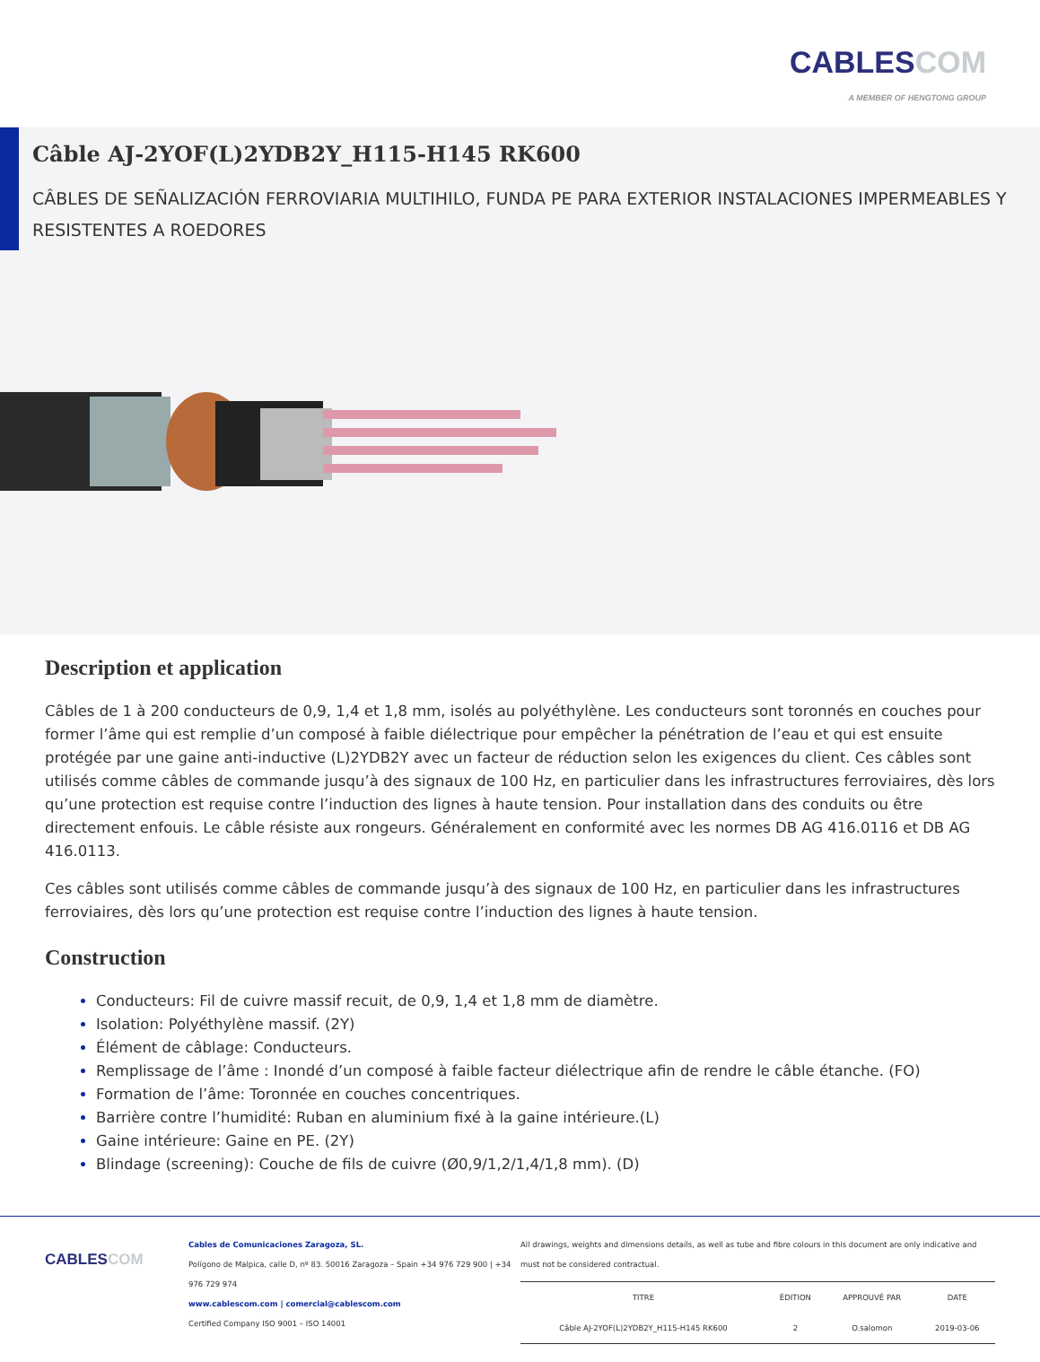CABLESCOM
A MEMBER OF HENGTONG GROUP
Câble AJ-2YOF(L)2YDB2Y_H115-H145 RK600
CÂBLES DE SEÑALIZACIÓN FERROVIARIA MULTIHILO, FUNDA PE PARA EXTERIOR INSTALACIONES IMPERMEABLES Y RESISTENTES A ROEDORES
Description et application
Câbles de 1 à 200 conducteurs de 0,9, 1,4 et 1,8 mm, isolés au polyéthylène. Les conducteurs sont toronnés en couches pour former l’âme qui est remplie d’un composé à faible diélectrique pour empêcher la pénétration de l’eau et qui est ensuite protégée par une gaine anti-inductive (L)2YDB2Y avec un facteur de réduction selon les exigences du client. Ces câbles sont utilisés comme câbles de commande jusqu’à des signaux de 100 Hz, en particulier dans les infrastructures ferroviaires, dès lors qu’une protection est requise contre l’induction des lignes à haute tension. Pour installation dans des conduits ou être directement enfouis. Le câble résiste aux rongeurs. Généralement en conformité avec les normes DB AG 416.0116 et DB AG 416.0113.
Ces câbles sont utilisés comme câbles de commande jusqu’à des signaux de 100 Hz, en particulier dans les infrastructures ferroviaires, dès lors qu’une protection est requise contre l’induction des lignes à haute tension.
Construction
Conducteurs: Fil de cuivre massif recuit, de 0,9, 1,4 et 1,8 mm de diamètre.
Isolation: Polyéthylène massif. (2Y)
Élément de câblage: Conducteurs.
Remplissage de l’âme : Inondé d’un composé à faible facteur diélectrique afin de rendre le câble étanche. (FO)
Formation de l’âme: Toronnée en couches concentriques.
Barrière contre l’humidité: Ruban en aluminium fixé à la gaine intérieure.(L)
Gaine intérieure: Gaine en PE. (2Y)
Blindage (screening): Couche de fils de cuivre (Ø0,9/1,2/1,4/1,8 mm). (D)
CABLESCOM
Cables de Comunicaciones Zaragoza, SL.
Polígono de Malpica, calle D, nº 83. 50016 Zaragoza – Spain +34 976 729 900 | +34 976 729 974
www.cablescom.com | comercial@cablescom.com
Certified Company ISO 9001 – ISO 14001
All drawings, weights and dimensions details, as well as tube and fibre colours in this document are only indicative and must not be considered contractual.
| TITRE | ÉDITION | APPROUVÉ PAR | DATE |
| --- | --- | --- | --- |
| Câble AJ-2YOF(L)2YDB2Y_H115-H145 RK600 | 2 | O.salomon | 2019-03-06 |